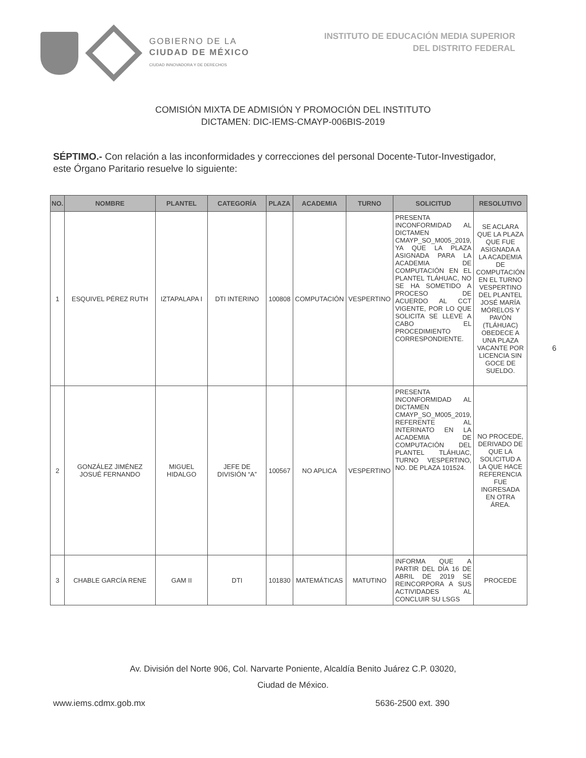GOBIERNO DE LA
CIUDAD DE MÉXICO
CIUDAD INNOVADORA Y DE DERECHOS
INSTITUTO DE EDUCACIÓN MEDIA SUPERIOR
DEL DISTRITO FEDERAL
COMISIÓN MIXTA DE ADMISIÓN Y PROMOCIÓN DEL INSTITUTO
DICTAMEN: DIC-IEMS-CMAYP-006BIS-2019
SÉPTIMO.- Con relación a las inconformidades y correcciones del personal Docente-Tutor-Investigador, este Órgano Paritario resuelve lo siguiente:
| NO. | NOMBRE | PLANTEL | CATEGORÍA | PLAZA | ACADEMIA | TURNO | SOLICITUD | RESOLUTIVO |
| --- | --- | --- | --- | --- | --- | --- | --- | --- |
| 1 | ESQUIVEL PÉREZ RUTH | IZTAPALAPA I | DTI INTERINO | 100808 | COMPUTACIÓN | VESPERTINO | PRESENTA INCONFORMIDAD AL DICTAMEN CMAYP_SO_M005_2019, YA QUE LA PLAZA ASIGNADA PARA LA ACADEMIA DE COMPUTACIÓN EN EL PLANTEL TLÁHUAC, NO SE HA SOMETIDO A PROCESO DE ACUERDO AL CCT VIGENTE, POR LO QUE SOLICITA SE LLEVE A CABO EL PROCEDIMIENTO CORRESPONDIENTE. | SE ACLARA QUE LA PLAZA QUE FUE ASIGNADA A LA ACADEMIA DE COMPUTACIÓN EN EL TURNO VESPERTINO DEL PLANTEL JOSÉ MARÍA MÓRELOS Y PAVÓN (TLÁHUAC) OBEDECE A UNA PLAZA VACANTE POR LICENCIA SIN GOCE DE SUELDO. |
| 2 | GONZÁLEZ JIMÉNEZ JOSUÉ FERNANDO | MIGUEL HIDALGO | JEFE DE DIVISIÓN “A” | 100567 | NO APLICA | VESPERTINO | PRESENTA INCONFORMIDAD AL DICTAMEN CMAYP_SO_M005_2019, REFERENTE AL INTERINATO EN LA ACADEMIA DE COMPUTACIÓN DEL PLANTEL TLÁHUAC, TURNO VESPERTINO, NO. DE PLAZA 101524. | NO PROCEDE, DERIVADO DE QUE LA SOLICITUD A LA QUE HACE REFERENCIA FUE INGRESADA EN OTRA ÁREA. |
| 3 | CHABLE GARCÍA RENE | GAM II | DTI | 101830 | MATEMÁTICAS | MATUTINO | INFORMA QUE A PARTIR DEL DÍA 16 DE ABRIL DE 2019 SE REINCORPORA A SUS ACTIVIDADES AL CONCLUIR SU LSGS | PROCEDE |
6
Av. División del Norte 906, Col. Narvarte Poniente, Alcaldía Benito Juárez C.P. 03020,
Ciudad de México.
www.iems.cdmx.gob.mx 5636-2500 ext. 390